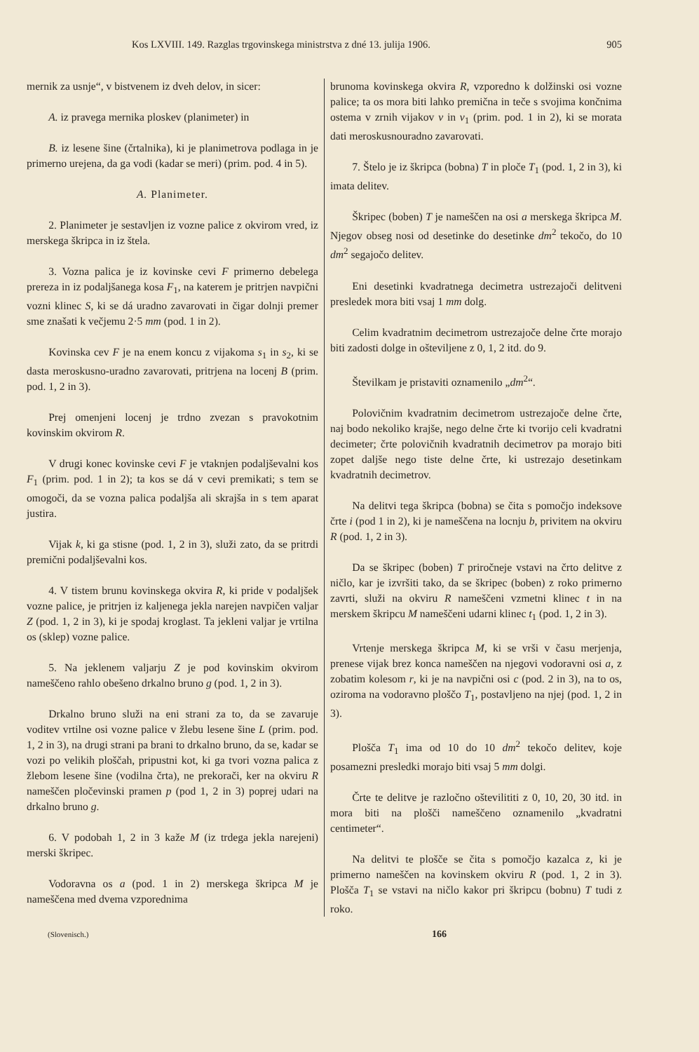Kos LXVIII. 149. Razglas trgovinskega ministrstva z dné 13. julija 1906. 905
mernik za usnje“, v bistvenem iz dveh delov, in sicer:
A. iz pravega mernika ploskev (planimeter) in
B. iz lesene šine (črtalnika), ki je planimetrova podlaga in je primerno urejena, da ga vodi (kadar se meri) (prim. pod. 4 in 5).
A. Planimeter.
2. Planimeter je sestavljen iz vozne palice z okvirom vred, iz merskega škripca in iz štela.
3. Vozna palica je iz kovinske cevi F primerno debelega prereza in iz podaljšanega kosa F<sub>1</sub>, na katerem je pritrjen navpični vozni klinec S, ki se dá uradno zavarovati in čigar dolnji premer sme znašati k večjemu 2·5 mm (pod. 1 in 2).
Kovinska cev F je na enem koncu z vijakoma s<sub>1</sub> in s<sub>2</sub>, ki se dasta meroskusno-uradno zavarovati, pritrjena na locenj B (prim. pod. 1, 2 in 3).
Prej omenjeni locenj je trdno zvezan s pravokotnim kovinskim okvirom R.
V drugi konec kovinske cevi F je vtaknjen podaljševalni kos F<sub>1</sub> (prim. pod. 1 in 2); ta kos se dá v cevi premikati; s tem se omogoči, da se vozna palica podaljša ali skrajša in s tem aparat justira.
Vijak k, ki ga stisne (pod. 1, 2 in 3), služi zato, da se pritrdi premični podaljševalni kos.
4. V tistem brunu kovinskega okvira R, ki pride v podaljšek vozne palice, je pritrjen iz kaljenega jekla narejen navpičen valjar Z (pod. 1, 2 in 3), ki je spodaj kroglast. Ta jekleni valjar je vrtilna os (sklep) vozne palice.
5. Na jeklenem valjarju Z je pod kovinskim okvirom nameščeno rahlo obešeno drkalno bruno g (pod. 1, 2 in 3).
Drkalno bruno služi na eni strani za to, da se zavaruje voditev vrtilne osi vozne palice v žlebu lesene šine L (prim. pod. 1, 2 in 3), na drugi strani pa brani to drkalno bruno, da se, kadar se vozi po velikih ploščah, pripustni kot, ki ga tvori vozna palica z žlebom lesene šine (vodilna črta), ne prekorači, ker na okviru R nameščen pločevinski pramen p (pod 1, 2 in 3) poprej udari na drkalno bruno g.
6. V podobah 1, 2 in 3 kaže M (iz trdega jekla narejeni) merski škripec.
Vodoravna os a (pod. 1 in 2) merskega škripca M je nameščena med dvema vzporednima
brunoma kovinskega okvira R, vzporedno k dolžinski osi vozne palice; ta os mora biti lahko premična in teče s svojima končnima ostema v zrnih vijakov v in v<sub>1</sub> (prim. pod. 1 in 2), ki se morata dati meroskusnouradno zavarovati.
7. Štelo je iz škripca (bobna) T in ploče T<sub>1</sub> (pod. 1, 2 in 3), ki imata delitev.
Škripec (boben) T je nameščen na osi a merskega škripca M. Njegov obseg nosi od desetinke do desetinke dm<sup>2</sup> tekočo, do 10 dm<sup>2</sup> segajočo delitev.
Eni desetinki kvadratnega decimetra ustrezajoči delitveni presledek mora biti vsaj 1 mm dolg.
Celim kvadratnim decimetrom ustrezajoče delne črte morajo biti zadosti dolge in oštevilјene z 0, 1, 2 itd. do 9.
Številkam je pristaviti oznamenilo „dm<sup>2</sup>“.
Polovičnim kvadratnim decimetrom ustrezajoče delne črte, naj bodo nekoliko krajše, nego delne črte ki tvorijo celi kvadratni decimeter; črte polovičnih kvadratnih decimetrov pa morajo biti zopet daljše nego tiste delne črte, ki ustrezajo desetinkam kvadratnih decimetrov.
Na delitvi tega škripca (bobna) se čita s pomočjo indeksove črte i (pod 1 in 2), ki je nameščena na locnju b, privitem na okviru R (pod. 1, 2 in 3).
Da se škripec (boben) T priročneje vstavi na črto delitve z ničlo, kar je izvršiti tako, da se škripec (boben) z roko primerno zavrti, služi na okviru R nameščeni vzmetni klinec t in na merskem škripcu M nameščeni udarni klinec t<sub>1</sub> (pod. 1, 2 in 3).
Vrtenje merskega škripca M, ki se vrši v času merjenja, prenese vijak brez konca nameščen na njegovi vodoravni osi a, z zobatim kolesom r, ki je na navpični osi c (pod. 2 in 3), na to os, oziroma na vodoravno ploščo T<sub>1</sub>, postavljeno na njej (pod. 1, 2 in 3).
Plošča T<sub>1</sub> ima od 10 do 10 dm<sup>2</sup> tekočo delitev, koje posamezni presledki morajo biti vsaj 5 mm dolgi.
Črte te delitve je razločno oštevilititi z 0, 10, 20, 30 itd. in mora biti na plošči nameščeno oznamenilo „kvadratni centimeter“.
Na delitvi te plošče se čita s pomočjo kazalca z, ki je primerno nameščen na kovinskem okviru R (pod. 1, 2 in 3). Plošča T<sub>1</sub> se vstavi na ničlo kakor pri škripcu (bobnu) T tudi z roko.
(Slovenisch.) 166